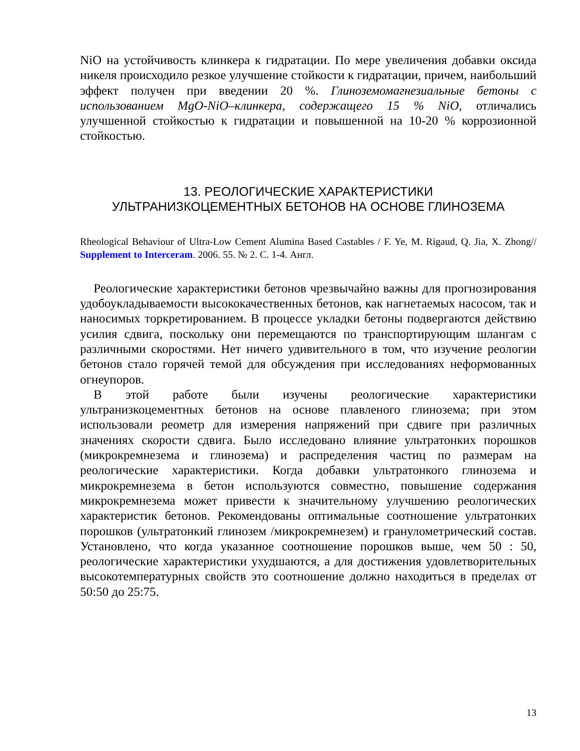NiO на устойчивость клинкера к гидратации. По мере увеличения добавки оксида никеля происходило резкое улучшение стойкости к гидратации, причем, наибольший эффект получен при введении 20 %. Глиноземомагнезиальные бетоны с использованием MgO-NiO–клинкера, содержащего 15 % NiO, отличались улучшенной стойкостью к гидратации и повышенной на 10-20 % коррозионной стойкостью.
13. РЕОЛОГИЧЕСКИЕ ХАРАКТЕРИСТИКИ
УЛЬТРАНИЗКОЦЕМЕНТНЫХ БЕТОНОВ НА ОСНОВЕ ГЛИНОЗЕМА
Rheological Behaviour of Ultra-Low Cement Alumina Based Castables / F. Ye, M. Rigaud, Q. Jia, X. Zhong// Supplement to Interceram. 2006. 55. № 2. С. 1-4. Англ.
Реологические характеристики бетонов чрезвычайно важны для прогнозирования удобоукладываемости высококачественных бетонов, как нагнетаемых насосом, так и наносимых торкретированием. В процессе укладки бетоны подвергаются действию усилия сдвига, поскольку они перемещаются по транспортирующим шлангам с различными скоростями. Нет ничего удивительного в том, что изучение реологии бетонов стало горячей темой для обсуждения при исследованиях неформованных огнеупоров.
В этой работе были изучены реологические характеристики ультранизкоцементных бетонов на основе плавленого глинозема; при этом использовали реометр для измерения напряжений при сдвиге при различных значениях скорости сдвига. Было исследовано влияние ультратонких порошков (микрокремнезема и глинозема) и распределения частиц по размерам на реологические характеристики. Когда добавки ультратонкого глинозема и микрокремнезема в бетон используются совместно, повышение содержания микрокремнезема может привести к значительному улучшению реологических характеристик бетонов. Рекомендованы оптимальные соотношение ультратонких порошков (ультратонкий глинозем /микрокремнезем) и гранулометрический состав. Установлено, что когда указанное соотношение порошков выше, чем 50 : 50, реологические характеристики ухудшаются, а для достижения удовлетворительных высокотемпературных свойств это соотношение должно находиться в пределах от 50:50 до 25:75.
13